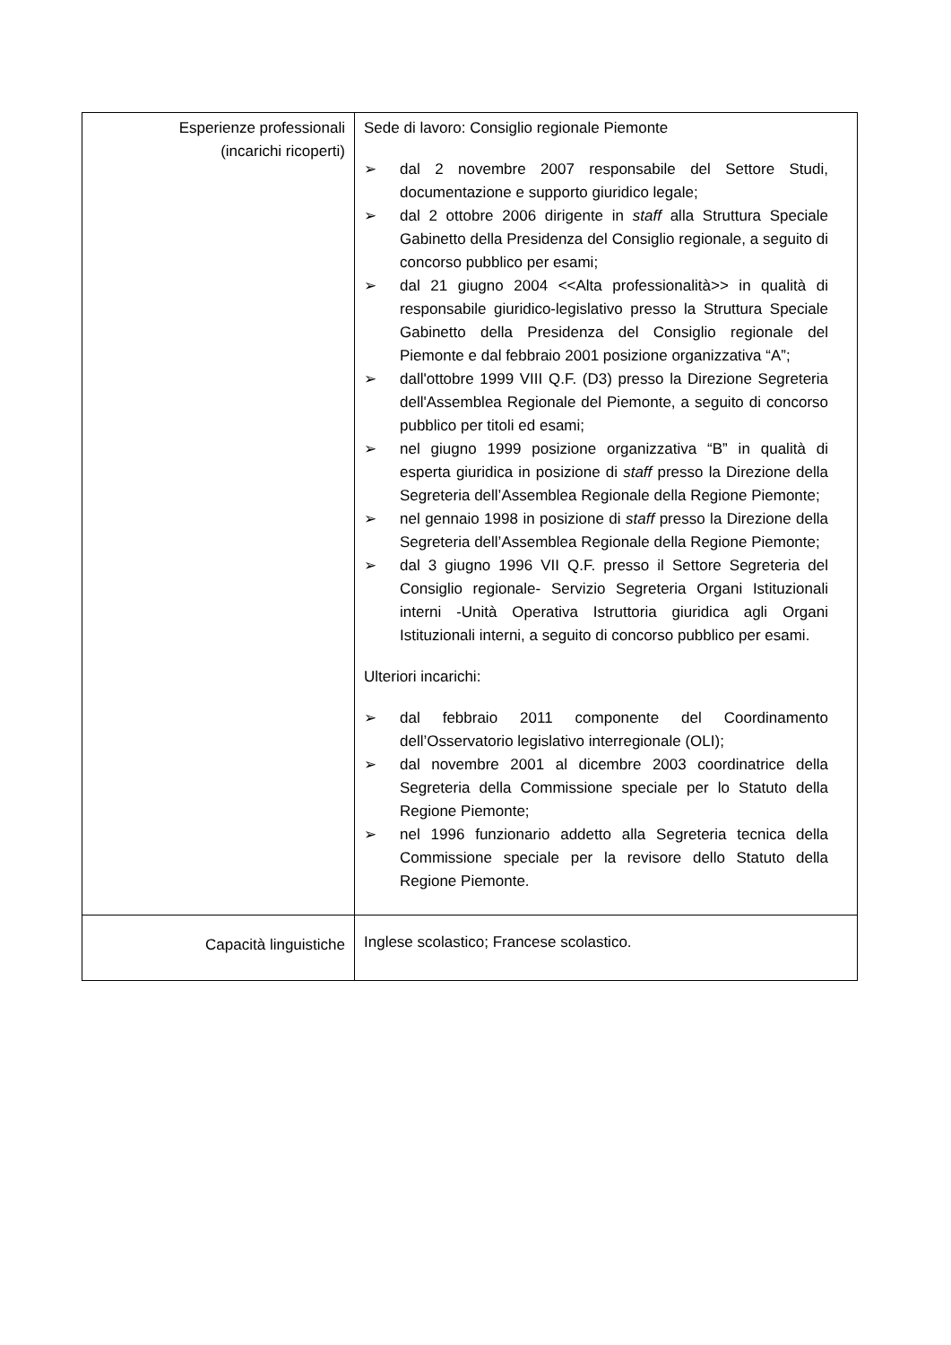| Esperienze professionali (incarichi ricoperti) | Sede di lavoro: Consiglio regionale Piemonte ➢ dal 2 novembre 2007 responsabile del Settore Studi, documentazione e supporto giuridico legale; ➢ dal 2 ottobre 2006 dirigente in staff alla Struttura Speciale Gabinetto della Presidenza del Consiglio regionale, a seguito di concorso pubblico per esami; ➢ dal 21 giugno 2004 <<Alta professionalità>> in qualità di responsabile giuridico-legislativo presso la Struttura Speciale Gabinetto della Presidenza del Consiglio regionale del Piemonte e dal febbraio 2001 posizione organizzativa “A”; ➢ dall'ottobre 1999 VIII Q.F. (D3) presso la Direzione Segreteria dell'Assemblea Regionale del Piemonte, a seguito di concorso pubblico per titoli ed esami; ➢ nel giugno 1999 posizione organizzativa “B” in qualità di esperta giuridica in posizione di staff presso la Direzione della Segreteria dell’Assemblea Regionale della Regione Piemonte; ➢ nel gennaio 1998 in posizione di staff presso la Direzione della Segreteria dell’Assemblea Regionale della Regione Piemonte; ➢ dal 3 giugno 1996 VII Q.F. presso il Settore Segreteria del Consiglio regionale- Servizio Segreteria Organi Istituzionali interni -Unità Operativa Istruttoria giuridica agli Organi Istituzionali interni, a seguito di concorso pubblico per esami. Ulteriori incarichi: ➢ dal febbraio 2011 componente del Coordinamento dell’Osservatorio legislativo interregionale (OLI); ➢ dal novembre 2001 al dicembre 2003 coordinatrice della Segreteria della Commissione speciale per lo Statuto della Regione Piemonte; ➢ nel 1996 funzionario addetto alla Segreteria tecnica della Commissione speciale per la revisore dello Statuto della Regione Piemonte. |
| Capacità linguistiche | Inglese scolastico; Francese scolastico. |